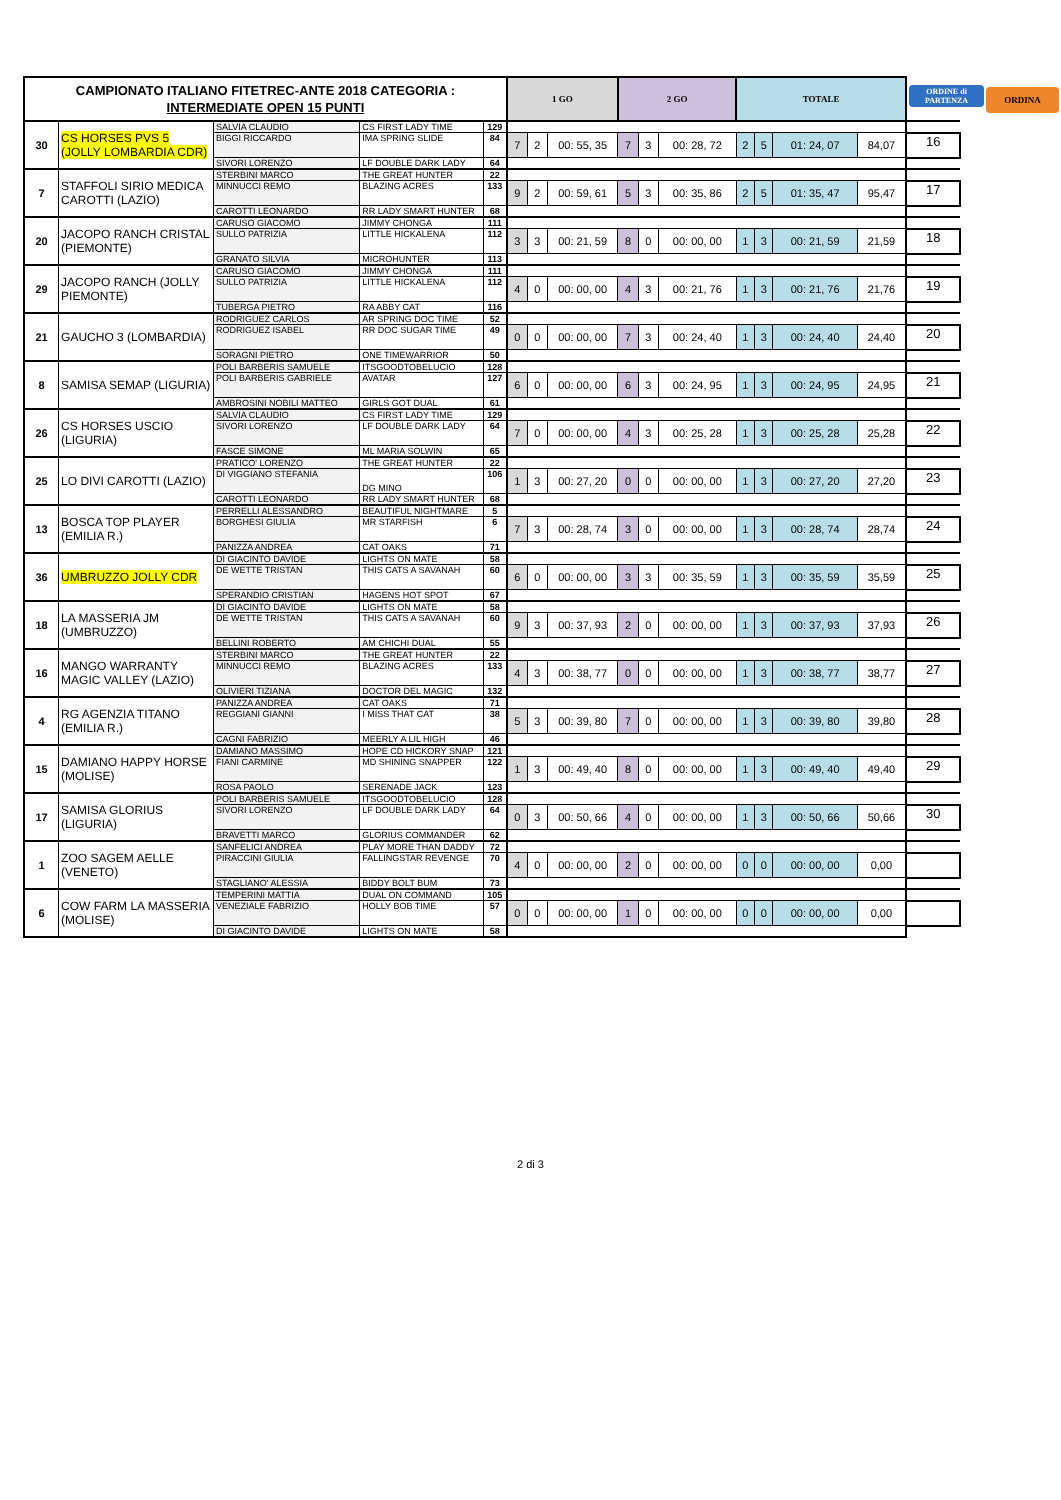| CAMPIONATO ITALIANO FITETREC-ANTE 2018 CATEGORIA : INTERMEDIATE OPEN 15 PUNTI | | | | | 1 GO | | | 2 GO | | | TOTALE | | | | ORDINE di PARTENZA ORDINA |
| --- | --- | --- | --- | --- | --- | --- | --- | --- | --- | --- | --- | --- | --- | --- | --- |
| 30 | CS HORSES PVS 5 (JOLLY LOMBARDIA CDR) | SALVIA CLAUDIO | CS FIRST LADY TIME | 129 | | | | | | | | | | | |
| | | BIGGI RICCARDO | IMA SPRING SLIDE | 84 | 7 | 2 | 00: 55, 35 | 7 | 3 | 00: 28, 72 | 2 | 5 | 01: 24, 07 | 84,07 | 16 |
| | | SIVORI LORENZO | LF DOUBLE DARK LADY | 64 | | | | | | | | | | | |
| 7 | STAFFOLI SIRIO MEDICA CAROTTI (LAZIO) | STERBINI MARCO | THE GREAT HUNTER | 22 | | | | | | | | | | | |
| | | MINNUCCI REMO | BLAZING ACRES | 133 | 9 | 2 | 00: 59, 61 | 5 | 3 | 00: 35, 86 | 2 | 5 | 01: 35, 47 | 95,47 | 17 |
| | | CAROTTI LEONARDO | RR LADY SMART HUNTER | 68 | | | | | | | | | | | |
| 20 | JACOPO RANCH CRISTAL (PIEMONTE) | CARUSO GIACOMO | JIMMY CHONGA | 111 | | | | | | | | | | | |
| | | SULLO PATRIZIA | LITTLE HICKALENA | 112 | 3 | 3 | 00: 21, 59 | 8 | 0 | 00: 00, 00 | 1 | 3 | 00: 21, 59 | 21,59 | 18 |
| | | GRANATO SILVIA | MICROHUNTER | 113 | | | | | | | | | | | |
| 29 | JACOPO RANCH (JOLLY PIEMONTE) | CARUSO GIACOMO | JIMMY CHONGA | 111 | | | | | | | | | | | |
| | | SULLO PATRIZIA | LITTLE HICKALENA | 112 | 4 | 0 | 00: 00, 00 | 4 | 3 | 00: 21, 76 | 1 | 3 | 00: 21, 76 | 21,76 | 19 |
| | | TUBERGA PIETRO | RA ABBY CAT | 116 | | | | | | | | | | | |
| 21 | GAUCHO 3 (LOMBARDIA) | RODRIGUEZ CARLOS | AR SPRING DOC TIME | 52 | | | | | | | | | | | |
| | | RODRIGUEZ ISABEL | RR DOC SUGAR TIME | 49 | 0 | 0 | 00: 00, 00 | 7 | 3 | 00: 24, 40 | 1 | 3 | 00: 24, 40 | 24,40 | 20 |
| | | SORAGNI PIETRO | ONE TIMEWARRIOR | 50 | | | | | | | | | | | |
| 8 | SAMISA SEMAP (LIGURIA) | POLI BARBERIS SAMUELE | ITSGOODTOBELUCIO | 128 | | | | | | | | | | | |
| | | POLI BARBERIS GABRIELE | AVATAR | 127 | 6 | 0 | 00: 00, 00 | 6 | 3 | 00: 24, 95 | 1 | 3 | 00: 24, 95 | 24,95 | 21 |
| | | AMBROSINI NOBILI MATTEO | GIRLS GOT DUAL | 61 | | | | | | | | | | | |
| 26 | CS HORSES USCIO (LIGURIA) | SALVIA CLAUDIO | CS FIRST LADY TIME | 129 | | | | | | | | | | | |
| | | SIVORI LORENZO | LF DOUBLE DARK LADY | 64 | 7 | 0 | 00: 00, 00 | 4 | 3 | 00: 25, 28 | 1 | 3 | 00: 25, 28 | 25,28 | 22 |
| | | FASCE SIMONE | ML MARIA SOLWIN | 65 | | | | | | | | | | | |
| 25 | LO DIVI CAROTTI (LAZIO) | PRATICO' LORENZO | THE GREAT HUNTER | 22 | | | | | | | | | | | |
| | | DI VIGGIANO STEFANIA | DG MINO | 106 | 1 | 3 | 00: 27, 20 | 0 | 0 | 00: 00, 00 | 1 | 3 | 00: 27, 20 | 27,20 | 23 |
| | | CAROTTI LEONARDO | RR LADY SMART HUNTER | 68 | | | | | | | | | | | |
| 13 | BOSCA TOP PLAYER (EMILIA R.) | PERRELLI ALESSANDRO | BEAUTIFUL NIGHTMARE | 5 | | | | | | | | | | | |
| | | BORGHESI GIULIA | MR STARFISH | 6 | 7 | 3 | 00: 28, 74 | 3 | 0 | 00: 00, 00 | 1 | 3 | 00: 28, 74 | 28,74 | 24 |
| | | PANIZZA ANDREA | CAT OAKS | 71 | | | | | | | | | | | |
| 36 | UMBRUZZO JOLLY CDR | DI GIACINTO DAVIDE | LIGHTS ON MATE | 58 | | | | | | | | | | | |
| | | DE WETTE TRISTAN | THIS CATS A SAVANAH | 60 | 6 | 0 | 00: 00, 00 | 3 | 3 | 00: 35, 59 | 1 | 3 | 00: 35, 59 | 35,59 | 25 |
| | | SPERANDIO CRISTIAN | HAGENS HOT SPOT | 67 | | | | | | | | | | | |
| 18 | LA MASSERIA JM (UMBRUZZO) | DI GIACINTO DAVIDE | LIGHTS ON MATE | 58 | | | | | | | | | | | |
| | | DE WETTE TRISTAN | THIS CATS A SAVANAH | 60 | 9 | 3 | 00: 37, 93 | 2 | 0 | 00: 00, 00 | 1 | 3 | 00: 37, 93 | 37,93 | 26 |
| | | BELLINI ROBERTO | AM CHICHI DUAL | 55 | | | | | | | | | | | |
| 16 | MANGO WARRANTY MAGIC VALLEY (LAZIO) | STERBINI MARCO | THE GREAT HUNTER | 22 | | | | | | | | | | | |
| | | MINNUCCI REMO | BLAZING ACRES | 133 | 4 | 3 | 00: 38, 77 | 0 | 0 | 00: 00, 00 | 1 | 3 | 00: 38, 77 | 38,77 | 27 |
| | | OLIVIERI TIZIANA | DOCTOR DEL MAGIC | 132 | | | | | | | | | | | |
| 4 | RG AGENZIA TITANO (EMILIA R.) | PANIZZA ANDREA | CAT OAKS | 71 | | | | | | | | | | | |
| | | REGGIANI GIANNI | I MISS THAT CAT | 38 | 5 | 3 | 00: 39, 80 | 7 | 0 | 00: 00, 00 | 1 | 3 | 00: 39, 80 | 39,80 | 28 |
| | | CAGNI FABRIZIO | MEERLY A LIL HIGH | 46 | | | | | | | | | | | |
| 15 | DAMIANO HAPPY HORSE (MOLISE) | DAMIANO MASSIMO | HOPE CD HICKORY SNAP | 121 | | | | | | | | | | | |
| | | FIANI CARMINE | MD SHINING SNAPPER | 122 | 1 | 3 | 00: 49, 40 | 8 | 0 | 00: 00, 00 | 1 | 3 | 00: 49, 40 | 49,40 | 29 |
| | | ROSA PAOLO | SERENADE JACK | 123 | | | | | | | | | | | |
| 17 | SAMISA GLORIUS (LIGURIA) | POLI BARBERIS SAMUELE | ITSGOODTOBELUCIO | 128 | | | | | | | | | | | |
| | | SIVORI LORENZO | LF DOUBLE DARK LADY | 64 | 0 | 3 | 00: 50, 66 | 4 | 0 | 00: 00, 00 | 1 | 3 | 00: 50, 66 | 50,66 | 30 |
| | | BRAVETTI MARCO | GLORIUS COMMANDER | 62 | | | | | | | | | | | |
| 1 | ZOO SAGEM AELLE (VENETO) | SANFELICI ANDREA | PLAY MORE THAN DADDY | 72 | | | | | | | | | | | |
| | | PIRACCINI GIULIA | FALLINGSTAR REVENGE | 70 | 4 | 0 | 00: 00, 00 | 2 | 0 | 00: 00, 00 | 0 | 0 | 00: 00, 00 | 0,00 | |
| | | STAGLIANO' ALESSIA | BIDDY BOLT BUM | 73 | | | | | | | | | | | |
| 6 | COW FARM LA MASSERIA (MOLISE) | TEMPERINI MATTIA | DUAL ON COMMAND | 105 | | | | | | | | | | | |
| | | VENEZIALE FABRIZIO | HOLLY BOB TIME | 57 | 0 | 0 | 00: 00, 00 | 1 | 0 | 00: 00, 00 | 0 | 0 | 00: 00, 00 | 0,00 | |
| | | DI GIACINTO DAVIDE | LIGHTS ON MATE | 58 | | | | | | | | | | | |
2 di 3